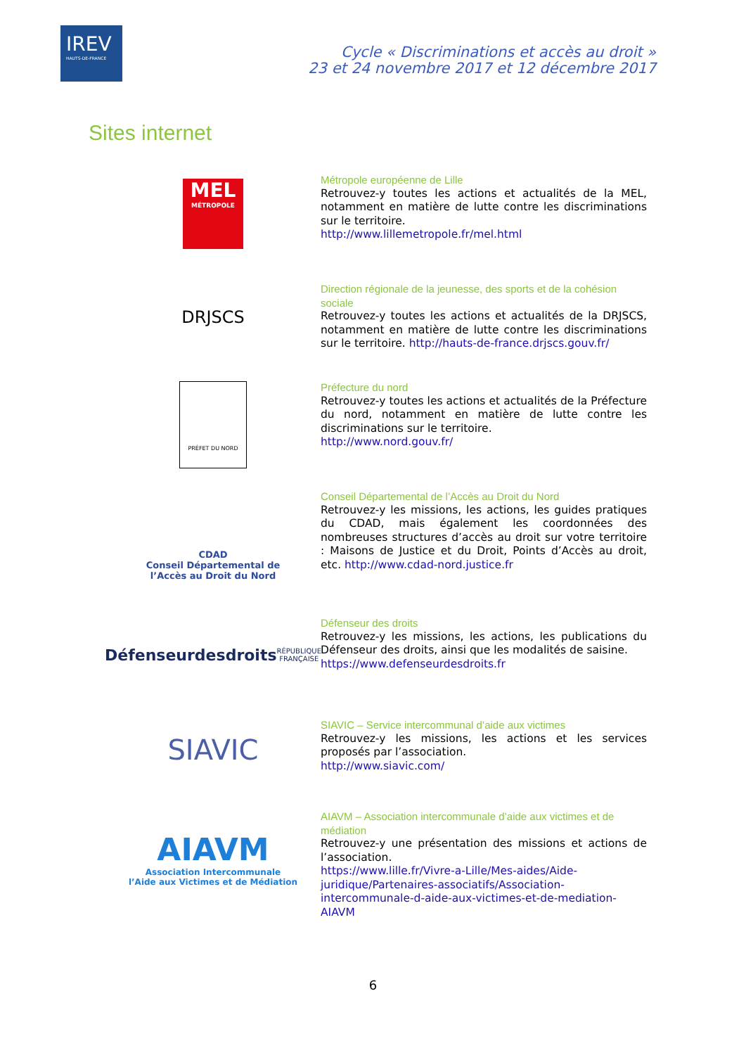IREV
HAUTS-DE-FRANCE
Cycle « Discriminations et accès au droit »
23 et 24 novembre 2017 et 12 décembre 2017
Sites internet
MEL
MÉTROPOLE
Métropole européenne de Lille
Retrouvez-y toutes les actions et actualités de la MEL, notamment en matière de lutte contre les discriminations sur le territoire.
http://www.lillemetropole.fr/mel.html
DRJSCS
Direction régionale de la jeunesse, des sports et de la cohésion sociale
Retrouvez-y toutes les actions et actualités de la DRJSCS, notamment en matière de lutte contre les discriminations sur le territoire. http://hauts-de-france.drjscs.gouv.fr/
PRÉFET DU NORD
Préfecture du nord
Retrouvez-y toutes les actions et actualités de la Préfecture du nord, notamment en matière de lutte contre les discriminations sur le territoire.
http://www.nord.gouv.fr/
CDAD
Conseil Départemental de
l’Accès au Droit du Nord
Conseil Départemental de l’Accès au Droit du Nord
Retrouvez-y les missions, les actions, les guides pratiques du CDAD, mais également les coordonnées des nombreuses structures d’accès au droit sur votre territoire : Maisons de Justice et du Droit, Points d’Accès au droit, etc. http://www.cdad-nord.justice.fr
Défenseurdesdroits
RÉPUBLIQUE FRANÇAISE
Défenseur des droits
Retrouvez-y les missions, les actions, les publications du Défenseur des droits, ainsi que les modalités de saisine.
https://www.defenseurdesdroits.fr
SIAVIC
SIAVIC – Service intercommunal d’aide aux victimes
Retrouvez-y les missions, les actions et les services proposés par l’association.
http://www.siavic.com/
AIAVM
Association Intercommunale
l’Aide aux Victimes et de Médiation
AIAVM – Association intercommunale d’aide aux victimes et de médiation
Retrouvez-y une présentation des missions et actions de l’association.
https://www.lille.fr/Vivre-a-Lille/Mes-aides/Aide-juridique/Partenaires-associatifs/Association-intercommunale-d-aide-aux-victimes-et-de-mediation-AIAVM
6